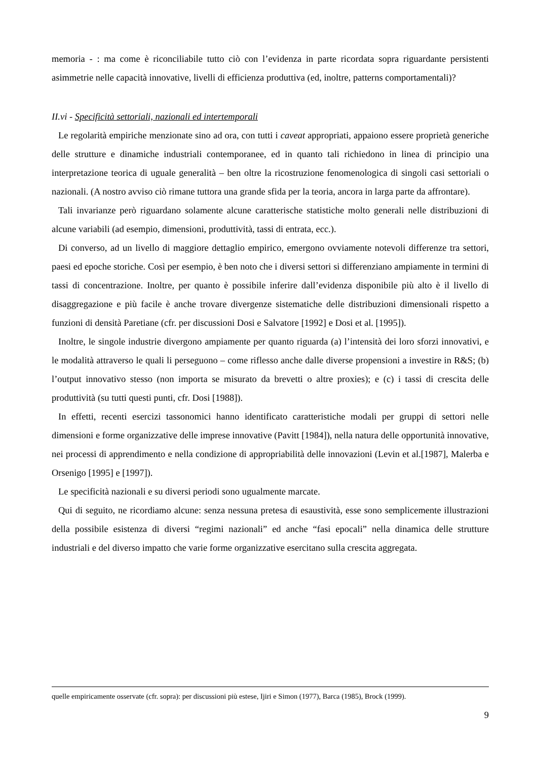memoria - : ma come è riconciliabile tutto ciò con l’evidenza in parte ricordata sopra riguardante persistenti asimmetrie nelle capacità innovative, livelli di efficienza produttiva (ed, inoltre, patterns comportamentali)?
II.vi - Specificità settoriali, nazionali ed intertemporali
Le regolarità empiriche menzionate sino ad ora, con tutti i caveat appropriati, appaiono essere proprietà generiche delle strutture e dinamiche industriali contemporanee, ed in quanto tali richiedono in linea di principio una interpretazione teorica di uguale generalità – ben oltre la ricostruzione fenomenologica di singoli casi settoriali o nazionali. (A nostro avviso ciò rimane tuttora una grande sfida per la teoria, ancora in larga parte da affrontare).
Tali invarianze però riguardano solamente alcune caratterische statistiche molto generali nelle distribuzioni di alcune variabili (ad esempio, dimensioni, produttività, tassi di entrata, ecc.).
Di converso, ad un livello di maggiore dettaglio empirico, emergono ovviamente notevoli differenze tra settori, paesi ed epoche storiche. Così per esempio, è ben noto che i diversi settori si differenziano ampiamente in termini di tassi di concentrazione. Inoltre, per quanto è possibile inferire dall’evidenza disponibile più alto è il livello di disaggregazione e più facile è anche trovare divergenze sistematiche delle distribuzioni dimensionali rispetto a funzioni di densità Paretiane (cfr. per discussioni Dosi e Salvatore [1992] e Dosi et al. [1995]).
Inoltre, le singole industrie divergono ampiamente per quanto riguarda (a) l’intensità dei loro sforzi innovativi, e le modalità attraverso le quali li perseguono – come riflesso anche dalle diverse propensioni a investire in R&S; (b) l’output innovativo stesso (non importa se misurato da brevetti o altre proxies); e (c) i tassi di crescita delle produttività (su tutti questi punti, cfr. Dosi [1988]).
In effetti, recenti esercizi tassonomici hanno identificato caratteristiche modali per gruppi di settori nelle dimensioni e forme organizzative delle imprese innovative (Pavitt [1984]), nella natura delle opportunità innovative, nei processi di apprendimento e nella condizione di appropriabilità delle innovazioni (Levin et al.[1987], Malerba e Orsenigo [1995] e [1997]).
Le specificità nazionali e su diversi periodi sono ugualmente marcate.
Qui di seguito, ne ricordiamo alcune: senza nessuna pretesa di esaustività, esse sono semplicemente illustrazioni della possibile esistenza di diversi “regimi nazionali” ed anche “fasi epocali” nella dinamica delle strutture industriali e del diverso impatto che varie forme organizzative esercitano sulla crescita aggregata.
quelle empiricamente osservate (cfr. sopra): per discussioni più estese, Ijiri e Simon (1977), Barca (1985), Brock (1999).
9